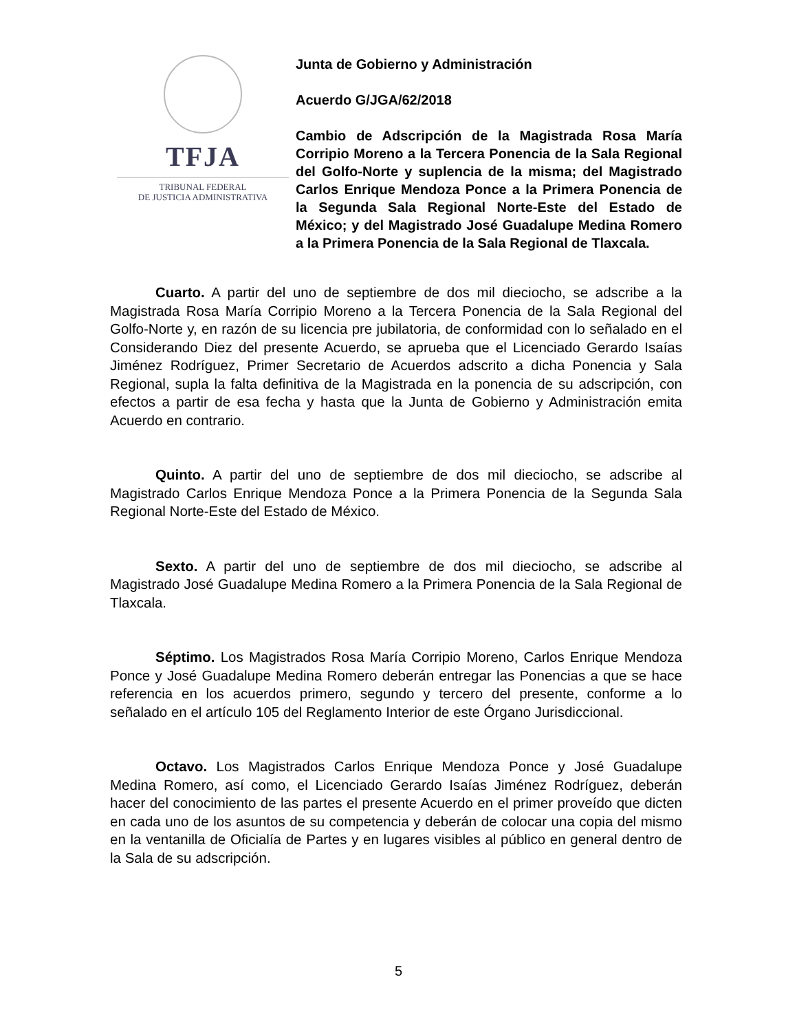TFJA
TRIBUNAL FEDERAL
DE JUSTICIA ADMINISTRATIVA
Junta de Gobierno y Administración
Acuerdo G/JGA/62/2018
Cambio de Adscripción de la Magistrada Rosa María Corripio Moreno a la Tercera Ponencia de la Sala Regional del Golfo-Norte y suplencia de la misma; del Magistrado Carlos Enrique Mendoza Ponce a la Primera Ponencia de la Segunda Sala Regional Norte-Este del Estado de México; y del Magistrado José Guadalupe Medina Romero a la Primera Ponencia de la Sala Regional de Tlaxcala.
Cuarto. A partir del uno de septiembre de dos mil dieciocho, se adscribe a la Magistrada Rosa María Corripio Moreno a la Tercera Ponencia de la Sala Regional del Golfo-Norte y, en razón de su licencia pre jubilatoria, de conformidad con lo señalado en el Considerando Diez del presente Acuerdo, se aprueba que el Licenciado Gerardo Isaías Jiménez Rodríguez, Primer Secretario de Acuerdos adscrito a dicha Ponencia y Sala Regional, supla la falta definitiva de la Magistrada en la ponencia de su adscripción, con efectos a partir de esa fecha y hasta que la Junta de Gobierno y Administración emita Acuerdo en contrario.
Quinto. A partir del uno de septiembre de dos mil dieciocho, se adscribe al Magistrado Carlos Enrique Mendoza Ponce a la Primera Ponencia de la Segunda Sala Regional Norte-Este del Estado de México.
Sexto. A partir del uno de septiembre de dos mil dieciocho, se adscribe al Magistrado José Guadalupe Medina Romero a la Primera Ponencia de la Sala Regional de Tlaxcala.
Séptimo. Los Magistrados Rosa María Corripio Moreno, Carlos Enrique Mendoza Ponce y José Guadalupe Medina Romero deberán entregar las Ponencias a que se hace referencia en los acuerdos primero, segundo y tercero del presente, conforme a lo señalado en el artículo 105 del Reglamento Interior de este Órgano Jurisdiccional.
Octavo. Los Magistrados Carlos Enrique Mendoza Ponce y José Guadalupe Medina Romero, así como, el Licenciado Gerardo Isaías Jiménez Rodríguez, deberán hacer del conocimiento de las partes el presente Acuerdo en el primer proveído que dicten en cada uno de los asuntos de su competencia y deberán de colocar una copia del mismo en la ventanilla de Oficialía de Partes y en lugares visibles al público en general dentro de la Sala de su adscripción.
5